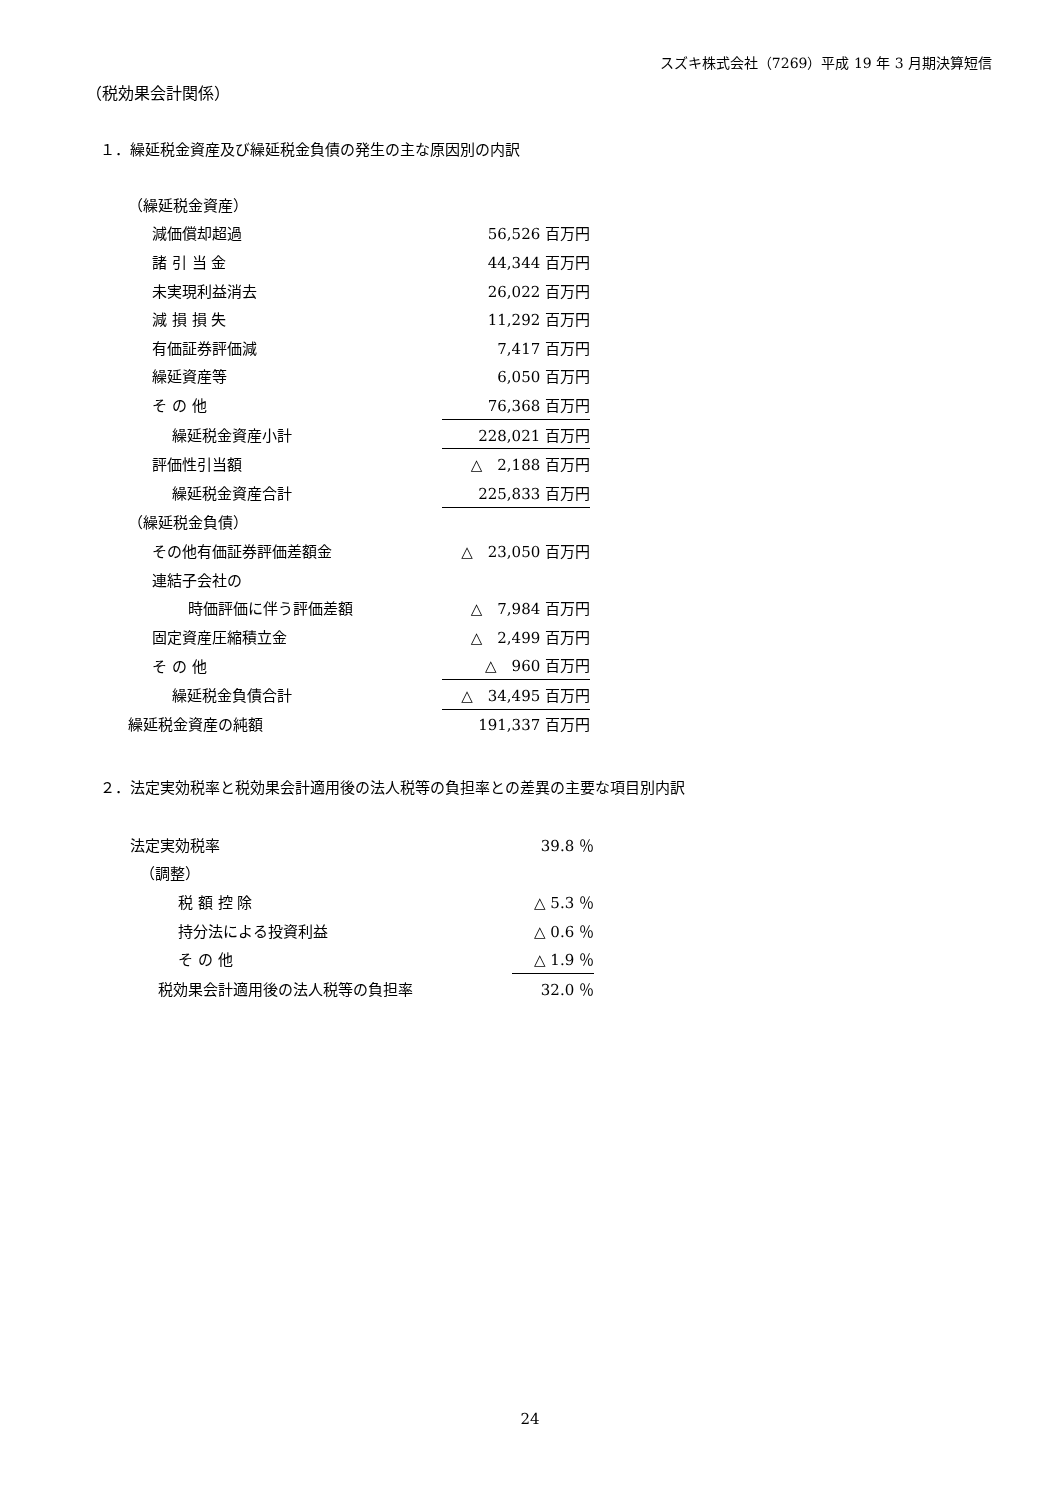スズキ株式会社（7269）平成 19 年 3 月期決算短信
（税効果会計関係）
１．繰延税金資産及び繰延税金負債の発生の主な原因別の内訳
| （繰延税金資産） | |
| 減価償却超過 | 56,526 百万円 |
| 諸 引 当 金 | 44,344 百万円 |
| 未実現利益消去 | 26,022 百万円 |
| 減 損 損 失 | 11,292 百万円 |
| 有価証券評価減 | 7,417 百万円 |
| 繰延資産等 | 6,050 百万円 |
| そ の 他 | 76,368 百万円 |
| 繰延税金資産小計 | 228,021 百万円 |
| 評価性引当額 | △ 2,188 百万円 |
| 繰延税金資産合計 | 225,833 百万円 |
| （繰延税金負債） | |
| その他有価証券評価差額金 | △ 23,050 百万円 |
| 連結子会社の | |
| 時価評価に伴う評価差額 | △ 7,984 百万円 |
| 固定資産圧縮積立金 | △ 2,499 百万円 |
| そ の 他 | △ 960 百万円 |
| 繰延税金負債合計 | △ 34,495 百万円 |
| 繰延税金資産の純額 | 191,337 百万円 |
２．法定実効税率と税効果会計適用後の法人税等の負担率との差異の主要な項目別内訳
| 法定実効税率 | 39.8 ％ |
| （調整） | |
| 税 額 控 除 | △ 5.3 ％ |
| 持分法による投資利益 | △ 0.6 ％ |
| そ の 他 | △ 1.9 ％ |
| 税効果会計適用後の法人税等の負担率 | 32.0 ％ |
24